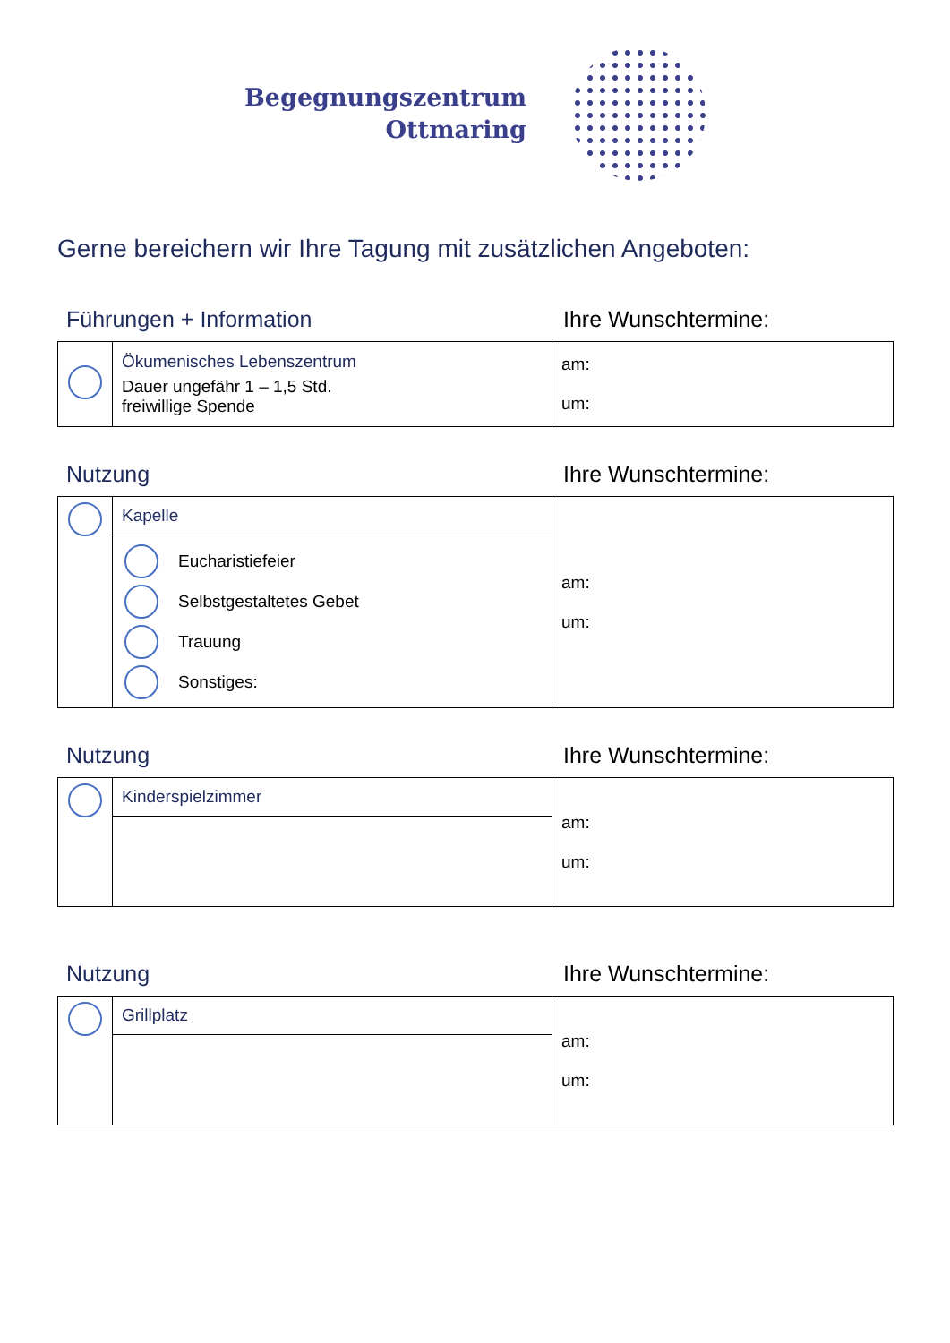Begegnungszentrum
Ottmaring
Gerne bereichern wir Ihre Tagung mit zusätzlichen Angeboten:
Führungen + Information Ihre Wunschtermine:
| | Ökumenisches Lebenszentrum Dauer ungefähr 1 – 1,5 Std. freiwillige Spende | am: um: |
Nutzung Ihre Wunschtermine:
| | Kapelle | am: um: |
| | Eucharistiefeier Selbstgestaltetes Gebet Trauung Sonstiges: | |
Nutzung Ihre Wunschtermine:
| | Kinderspielzimmer | am: um: |
Nutzung Ihre Wunschtermine:
| | Grillplatz | am: um: |